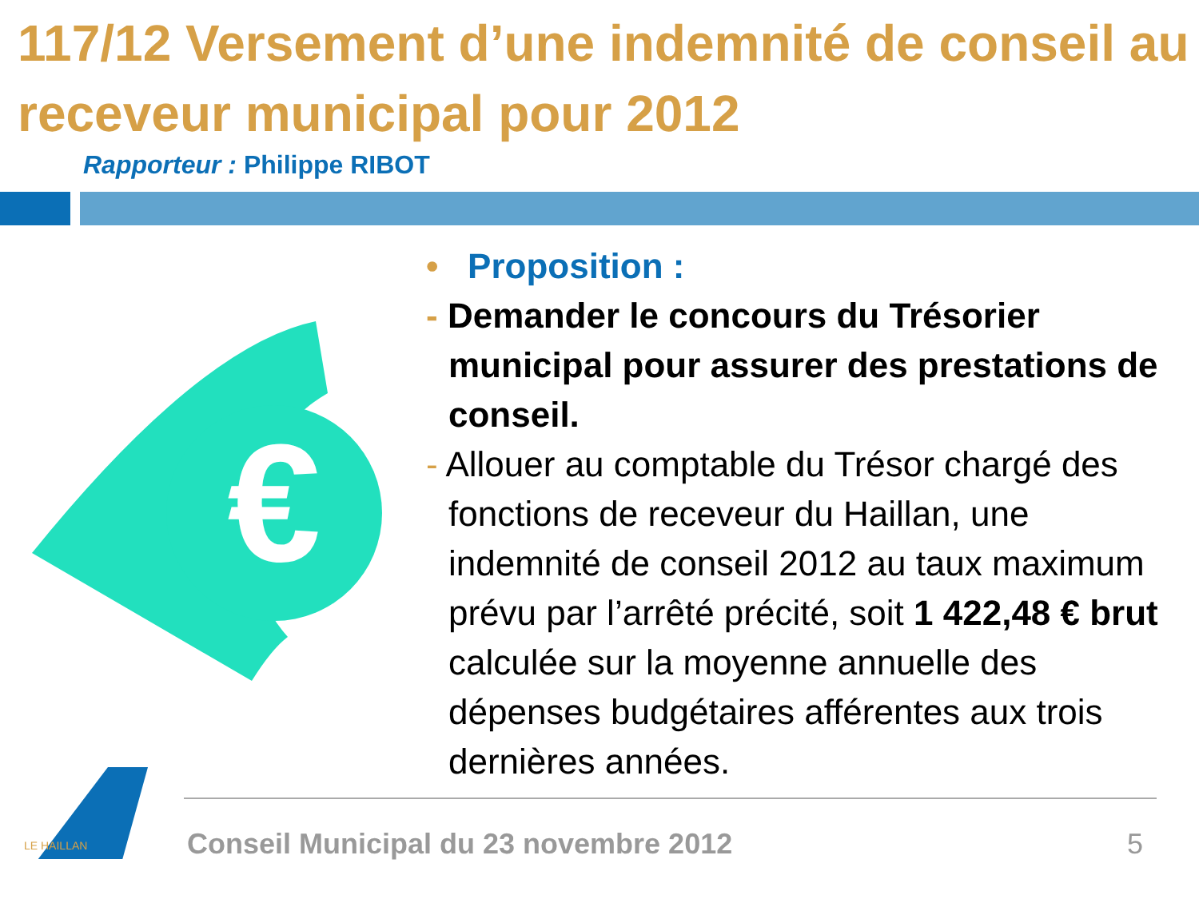117/12 Versement d’une indemnité de conseil au receveur municipal pour 2012
Rapporteur : Philippe RIBOT
€
• Proposition :
- Demander le concours du Trésorier municipal pour assurer des prestations de conseil.
- Allouer au comptable du Trésor chargé des fonctions de receveur du Haillan, une indemnité de conseil 2012 au taux maximum prévu par l’arrêté précité, soit 1 422,48 € brut calculée sur la moyenne annuelle des dépenses budgétaires afférentes aux trois dernières années.
LE HAILLAN
Conseil Municipal du 23 novembre 2012
5